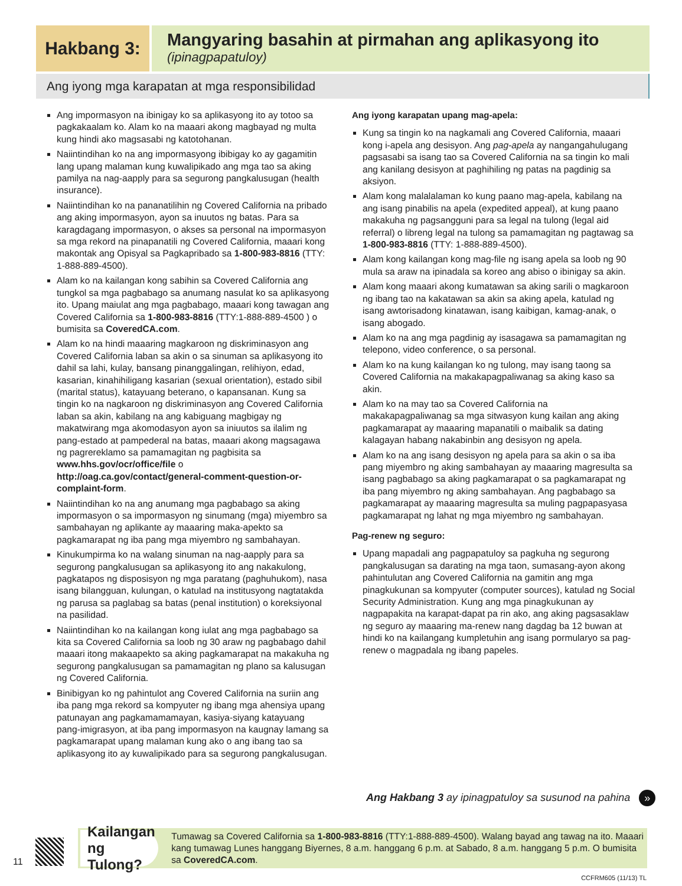Hakbang 3:
Mangyaring basahin at pirmahan ang aplikasyong ito
(ipinagpapatuloy)
Ang iyong mga karapatan at mga responsibilidad
Ang impormasyon na ibinigay ko sa aplikasyong ito ay totoo sa pagkakaalam ko. Alam ko na maaari akong magbayad ng multa kung hindi ako magsasabi ng katotohanan.
Naiintindihan ko na ang impormasyong ibibigay ko ay gagamitin lang upang malaman kung kuwalipikado ang mga tao sa aking pamilya na nag-aapply para sa segurong pangkalusugan (health insurance).
Naiintindihan ko na pananatilihin ng Covered California na pribado ang aking impormasyon, ayon sa inuutos ng batas. Para sa karagdagang impormasyon, o akses sa personal na impormasyon sa mga rekord na pinapanatili ng Covered California, maaari kong makontak ang Opisyal sa Pagkapribado sa 1-800-983-8816 (TTY: 1-888-889-4500).
Alam ko na kailangan kong sabihin sa Covered California ang tungkol sa mga pagbabago sa anumang nasulat ko sa aplikasyong ito. Upang maiulat ang mga pagbabago, maaari kong tawagan ang Covered California sa 1-800-983-8816 (TTY:1-888-889-4500 ) o bumisita sa CoveredCA.com.
Alam ko na hindi maaaring magkaroon ng diskriminasyon ang Covered California laban sa akin o sa sinuman sa aplikasyong ito dahil sa lahi, kulay, bansang pinanggalingan, relihiyon, edad, kasarian, kinahihiligang kasarian (sexual orientation), estado sibil (marital status), katayuang beterano, o kapansanan. Kung sa tingin ko na nagkaroon ng diskriminasyon ang Covered California laban sa akin, kabilang na ang kabiguang magbigay ng makatwirang mga akomodasyon ayon sa iniuutos sa ilalim ng pang-estado at pampederal na batas, maaari akong magsagawa ng pagrereklamo sa pamamagitan ng pagbisita sa www.hhs.gov/ocr/office/file o http://oag.ca.gov/contact/general-comment-question-or-complaint-form.
Naiintindihan ko na ang anumang mga pagbabago sa aking impormasyon o sa impormasyon ng sinumang (mga) miyembro sa sambahayan ng aplikante ay maaaring maka-apekto sa pagkamarapat ng iba pang mga miyembro ng sambahayan.
Kinukumpirma ko na walang sinuman na nag-aapply para sa segurong pangkalusugan sa aplikasyong ito ang nakakulong, pagkatapos ng disposisyon ng mga paratang (paghuhukom), nasa isang bilangguan, kulungan, o katulad na institusyong nagtatakda ng parusa sa paglabag sa batas (penal institution) o koreksiyonal na pasilidad.
Naiintindihan ko na kailangan kong iulat ang mga pagbabago sa kita sa Covered California sa loob ng 30 araw ng pagbabago dahil maaari itong makaapekto sa aking pagkamarapat na makakuha ng segurong pangkalusugan sa pamamagitan ng plano sa kalusugan ng Covered California.
Binibigyan ko ng pahintulot ang Covered California na suriin ang iba pang mga rekord sa kompyuter ng ibang mga ahensiya upang patunayan ang pagkamamamayan, kasiya-siyang katayuang pang-imigrasyon, at iba pang impormasyon na kaugnay lamang sa pagkamarapat upang malaman kung ako o ang ibang tao sa aplikasyong ito ay kuwalipikado para sa segurong pangkalusugan.
Ang iyong karapatan upang mag-apela:
Kung sa tingin ko na nagkamali ang Covered California, maaari kong i-apela ang desisyon. Ang pag-apela ay nangangahulugang pagsasabi sa isang tao sa Covered California na sa tingin ko mali ang kanilang desisyon at paghihiling ng patas na pagdinig sa aksiyon.
Alam kong malalalaman ko kung paano mag-apela, kabilang na ang isang pinabilis na apela (expedited appeal), at kung paano makakuha ng pagsangguni para sa legal na tulong (legal aid referral) o libreng legal na tulong sa pamamagitan ng pagtawag sa 1-800-983-8816 (TTY: 1-888-889-4500).
Alam kong kailangan kong mag-file ng isang apela sa loob ng 90 mula sa araw na ipinadala sa koreo ang abiso o ibinigay sa akin.
Alam kong maaari akong kumatawan sa aking sarili o magkaroon ng ibang tao na kakatawan sa akin sa aking apela, katulad ng isang awtorisadong kinatawan, isang kaibigan, kamag-anak, o isang abogado.
Alam ko na ang mga pagdinig ay isasagawa sa pamamagitan ng telepono, video conference, o sa personal.
Alam ko na kung kailangan ko ng tulong, may isang taong sa Covered California na makakapagpaliwanag sa aking kaso sa akin.
Alam ko na may tao sa Covered California na makakapagpaliwanag sa mga sitwasyon kung kailan ang aking pagkamarapat ay maaaring mapanatili o maibalik sa dating kalagayan habang nakabinbin ang desisyon ng apela.
Alam ko na ang isang desisyon ng apela para sa akin o sa iba pang miyembro ng aking sambahayan ay maaaring magresulta sa isang pagbabago sa aking pagkamarapat o sa pagkamarapat ng iba pang miyembro ng aking sambahayan. Ang pagbabago sa pagkamarapat ay maaaring magresulta sa muling pagpapasyasa pagkamarapat ng lahat ng mga miyembro ng sambahayan.
Pag-renew ng seguro:
Upang mapadali ang pagpapatuloy sa pagkuha ng segurong pangkalusugan sa darating na mga taon, sumasang-ayon akong pahintulutan ang Covered California na gamitin ang mga pinagkukunan sa kompyuter (computer sources), katulad ng Social Security Administration. Kung ang mga pinagkukunan ay nagpapakita na karapat-dapat pa rin ako, ang aking pagsasaklaw ng seguro ay maaaring ma-renew nang dagdag ba 12 buwan at hindi ko na kailangang kumpletuhin ang isang pormularyo sa pag-renew o magpadala ng ibang papeles.
Ang Hakbang 3 ay ipinagpatuloy sa susunod na pahina »
11
Kailangan ng Tulong?
Tumawag sa Covered California sa 1-800-983-8816 (TTY:1-888-889-4500). Walang bayad ang tawag na ito. Maaari kang tumawag Lunes hanggang Biyernes, 8 a.m. hanggang 6 p.m. at Sabado, 8 a.m. hanggang 5 p.m. O bumisita sa CoveredCA.com.
CCFRM605 (11/13) TL